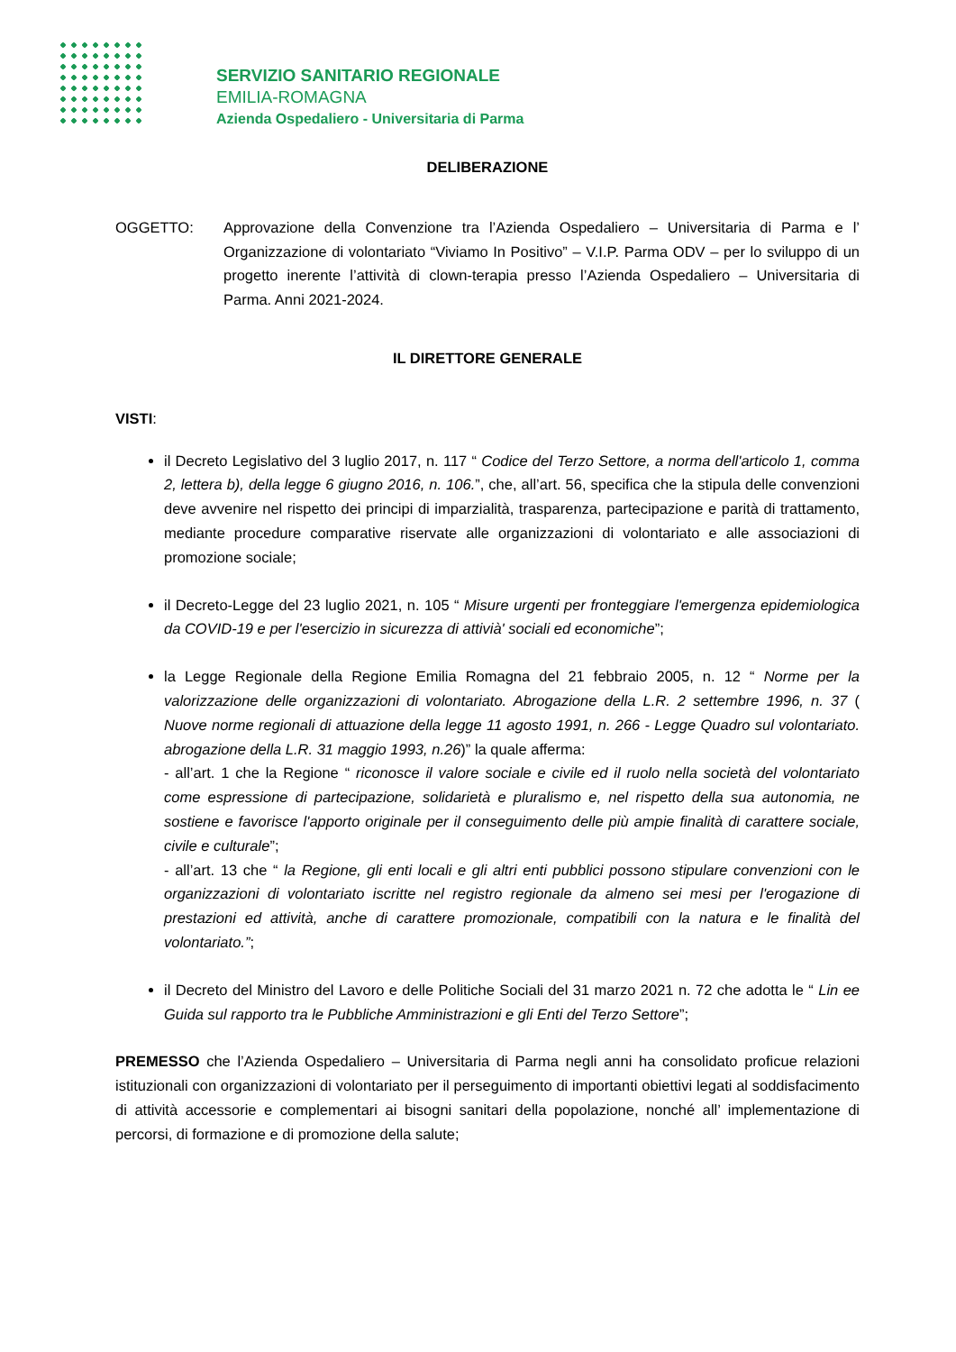SERVIZIO SANITARIO REGIONALE
EMILIA-ROMAGNA
Azienda Ospedaliero - Universitaria di Parma
DELIBERAZIONE
OGGETTO: Approvazione della Convenzione tra l’Azienda Ospedaliero – Universitaria di Parma e l’ Organizzazione di volontariato “Viviamo In Positivo” – V.I.P. Parma ODV – per lo sviluppo di un progetto inerente l’attività di clown-terapia presso l’Azienda Ospedaliero – Universitaria di Parma. Anni 2021-2024.
IL DIRETTORE GENERALE
VISTI:
il Decreto Legislativo del 3 luglio 2017, n. 117 “ Codice del Terzo Settore, a norma dell'articolo 1, comma 2, lettera b), della legge 6 giugno 2016, n. 106.”, che, all’art. 56, specifica che la stipula delle convenzioni deve avvenire nel rispetto dei principi di imparzialità, trasparenza, partecipazione e parità di trattamento, mediante procedure comparative riservate alle organizzazioni di volontariato e alle associazioni di promozione sociale;
il Decreto-Legge del 23 luglio 2021, n. 105 “ Misure urgenti per fronteggiare l'emergenza epidemiologica da COVID-19 e per l'esercizio in sicurezza di attivià' sociali ed economiche”;
la Legge Regionale della Regione Emilia Romagna del 21 febbraio 2005, n. 12 “ Norme per la valorizzazione delle organizzazioni di volontariato. Abrogazione della L.R. 2 settembre 1996, n. 37 ( Nuove norme regionali di attuazione della legge 11 agosto 1991, n. 266 - Legge Quadro sul volontariato. abrogazione della L.R. 31 maggio 1993, n.26)” la quale afferma:
- all’art. 1 che la Regione “ riconosce il valore sociale e civile ed il ruolo nella società del volontariato come espressione di partecipazione, solidarietà e pluralismo e, nel rispetto della sua autonomia, ne sostiene e favorisce l'apporto originale per il conseguimento delle più ampie finalità di carattere sociale, civile e culturale”;
- all’art. 13 che “ la Regione, gli enti locali e gli altri enti pubblici possono stipulare convenzioni con le organizzazioni di volontariato iscritte nel registro regionale da almeno sei mesi per l'erogazione di prestazioni ed attività, anche di carattere promozionale, compatibili con la natura e le finalità del volontariato.”;
il Decreto del Ministro del Lavoro e delle Politiche Sociali del 31 marzo 2021 n. 72 che adotta le “ Lin ee Guida sul rapporto tra le Pubbliche Amministrazioni e gli Enti del Terzo Settore”;
PREMESSO che l’Azienda Ospedaliero – Universitaria di Parma negli anni ha consolidato proficue relazioni istituzionali con organizzazioni di volontariato per il perseguimento di importanti obiettivi legati al soddisfacimento di attività accessorie e complementari ai bisogni sanitari della popolazione, nonché all’ implementazione di percorsi, di formazione e di promozione della salute;